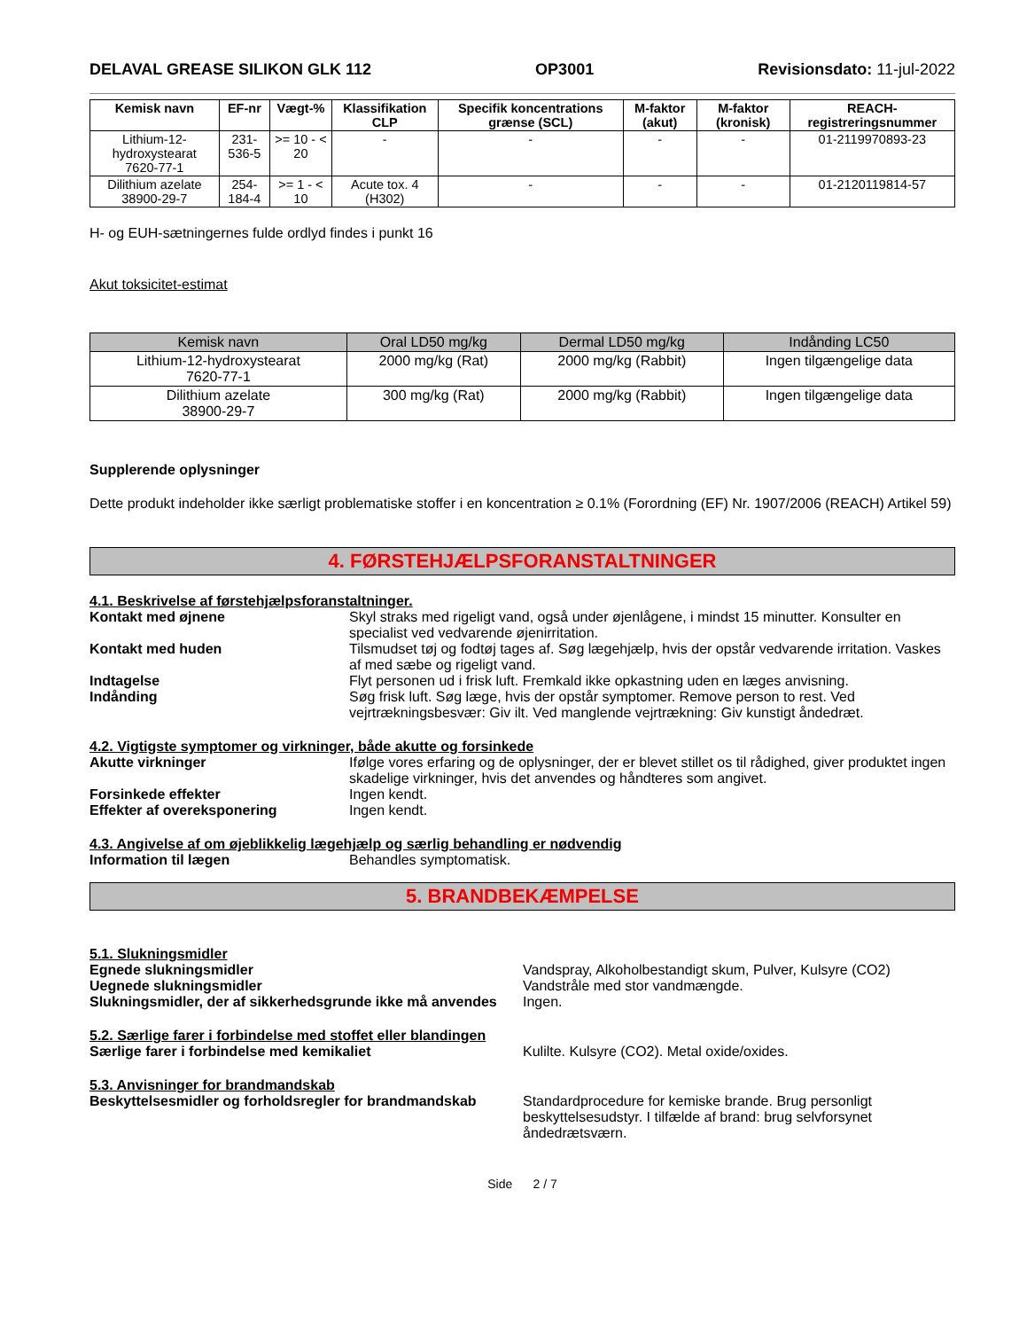DELAVAL GREASE SILIKON GLK 112 OP3001 Revisionsdato: 11-jul-2022
| Kemisk navn | EF-nr | Vægt-% | Klassifikation CLP | Specifik koncentrations grænse (SCL) | M-faktor (akut) | M-faktor (kronisk) | REACH-registreringsnummer |
| --- | --- | --- | --- | --- | --- | --- | --- |
| Lithium-12-hydroxystearat 7620-77-1 | 231-536-5 | >= 10 - < 20 | - | - | - | - | 01-2119970893-23 |
| Dilithium azelate 38900-29-7 | 254-184-4 | >= 1 - < 10 | Acute tox. 4 (H302) | - | - | - | 01-2120119814-57 |
H- og EUH-sætningernes fulde ordlyd findes i punkt 16
Akut toksicitet-estimat
| Kemisk navn | Oral LD50 mg/kg | Dermal LD50 mg/kg | Indånding LC50 |
| --- | --- | --- | --- |
| Lithium-12-hydroxystearat 7620-77-1 | 2000 mg/kg (Rat) | 2000 mg/kg (Rabbit) | Ingen tilgængelige data |
| Dilithium azelate 38900-29-7 | 300 mg/kg (Rat) | 2000 mg/kg (Rabbit) | Ingen tilgængelige data |
Supplerende oplysninger
Dette produkt indeholder ikke særligt problematiske stoffer i en koncentration ≥ 0.1% (Forordning (EF) Nr. 1907/2006 (REACH) Artikel 59)
4. FØRSTEHJÆLPSFORANSTALTNINGER
4.1. Beskrivelse af førstehjælpsforanstaltninger.
Kontakt med øjnene Skyl straks med rigeligt vand, også under øjenlågene, i mindst 15 minutter. Konsulter en specialist ved vedvarende øjenirritation.
Kontakt med huden Tilsmudset tøj og fodtøj tages af. Søg lægehjælp, hvis der opstår vedvarende irritation. Vaskes af med sæbe og rigeligt vand.
Indtagelse Flyt personen ud i frisk luft. Fremkald ikke opkastning uden en læges anvisning.
Indånding Søg frisk luft. Søg læge, hvis der opstår symptomer. Remove person to rest. Ved vejrtrækningsbesvær: Giv ilt. Ved manglende vejrtrækning: Giv kunstigt åndedræt.
4.2. Vigtigste symptomer og virkninger, både akutte og forsinkede
Akutte virkninger Ifølge vores erfaring og de oplysninger, der er blevet stillet os til rådighed, giver produktet ingen skadelige virkninger, hvis det anvendes og håndteres som angivet.
Forsinkede effekter Ingen kendt.
Effekter af overeksponering Ingen kendt.
4.3. Angivelse af om øjeblikkelig lægehjælp og særlig behandling er nødvendig
Information til lægen Behandles symptomatisk.
5. BRANDBEKÆMPELSE
5.1. Slukningsmidler
Egnede slukningsmidler Vandspray, Alkoholbestandigt skum, Pulver, Kulsyre (CO2)
Uegnede slukningsmidler Vandstråle med stor vandmængde.
Slukningsmidler, der af sikkerhedsgrunde ikke må anvendes Ingen.
5.2. Særlige farer i forbindelse med stoffet eller blandingen
Særlige farer i forbindelse med kemikaliet Kulilte. Kulsyre (CO2). Metal oxide/oxides.
5.3. Anvisninger for brandmandskab
Beskyttelsesmidler og forholdsregler for brandmandskab Standardprocedure for kemiske brande. Brug personligt beskyttelsesudstyr. I tilfælde af brand: brug selvforsynet åndedrætsværn.
Side 2 / 7